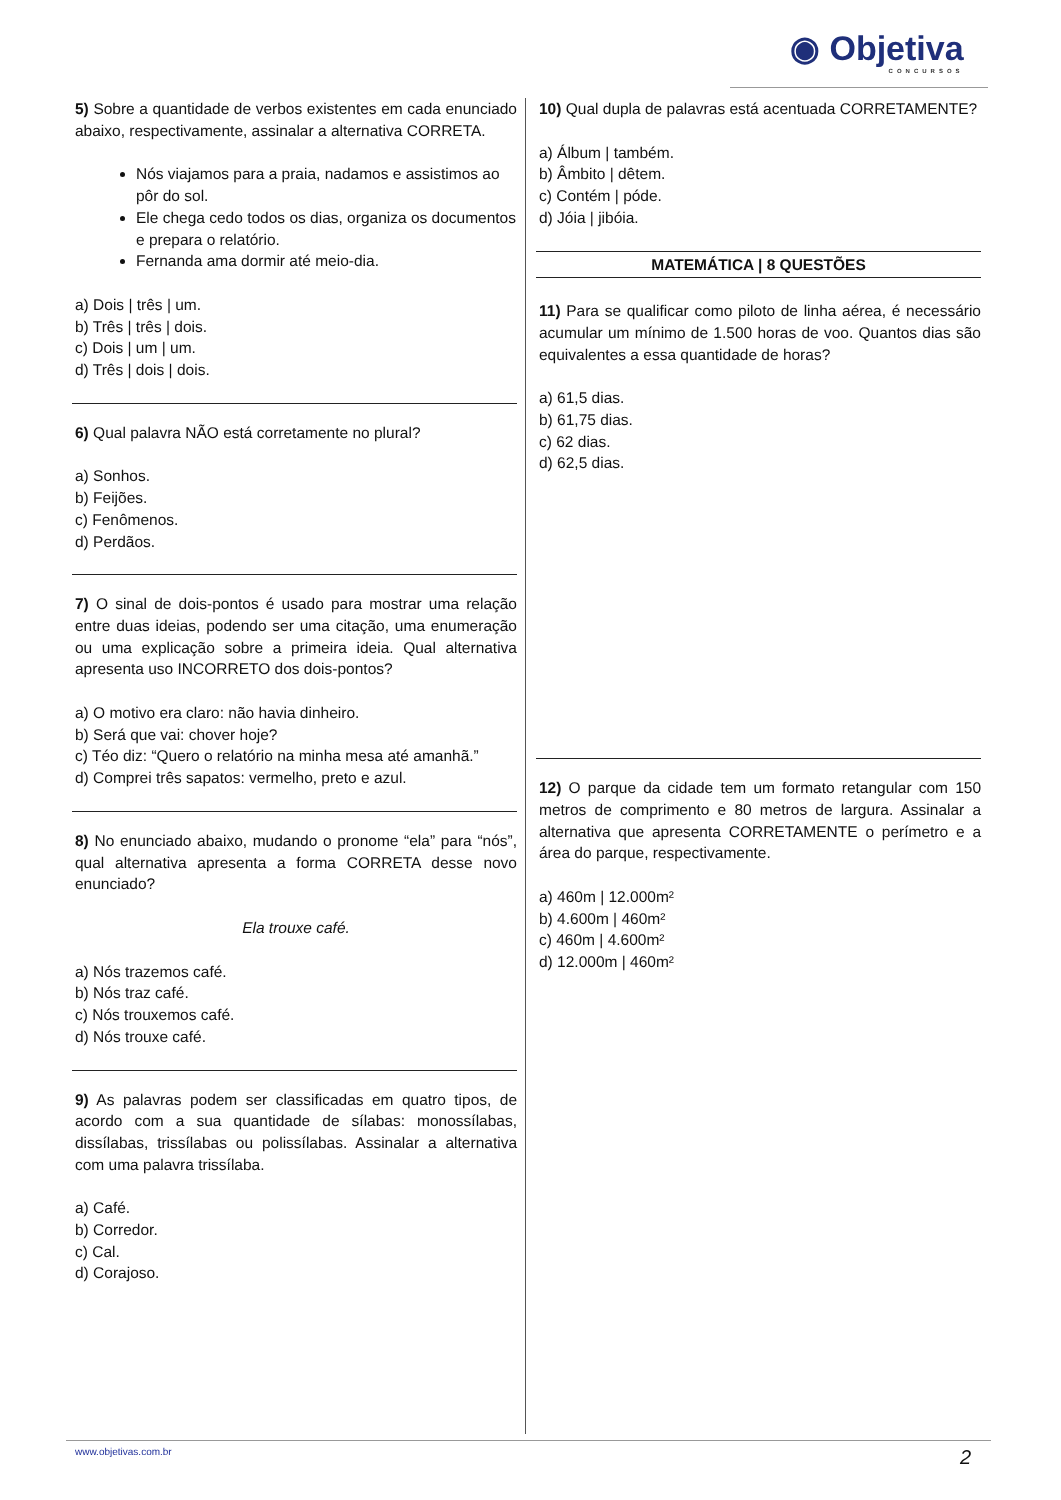◉ Objetiva
CONCURSOS
5) Sobre a quantidade de verbos existentes em cada enunciado abaixo, respectivamente, assinalar a alternativa CORRETA.
Nós viajamos para a praia, nadamos e assistimos ao pôr do sol.
Ele chega cedo todos os dias, organiza os documentos e prepara o relatório.
Fernanda ama dormir até meio-dia.
a) Dois | três | um.
b) Três | três | dois.
c) Dois | um | um.
d) Três | dois | dois.
6) Qual palavra NÃO está corretamente no plural?
a) Sonhos.
b) Feijões.
c) Fenômenos.
d) Perdãos.
7) O sinal de dois-pontos é usado para mostrar uma relação entre duas ideias, podendo ser uma citação, uma enumeração ou uma explicação sobre a primeira ideia. Qual alternativa apresenta uso INCORRETO dos dois-pontos?
a) O motivo era claro: não havia dinheiro.
b) Será que vai: chover hoje?
c) Téo diz: “Quero o relatório na minha mesa até amanhã.”
d) Comprei três sapatos: vermelho, preto e azul.
8) No enunciado abaixo, mudando o pronome “ela” para “nós”, qual alternativa apresenta a forma CORRETA desse novo enunciado?
Ela trouxe café.
a) Nós trazemos café.
b) Nós traz café.
c) Nós trouxemos café.
d) Nós trouxe café.
9) As palavras podem ser classificadas em quatro tipos, de acordo com a sua quantidade de sílabas: monossílabas, dissílabas, trissílabas ou polissílabas. Assinalar a alternativa com uma palavra trissílaba.
a) Café.
b) Corredor.
c) Cal.
d) Corajoso.
10) Qual dupla de palavras está acentuada CORRETAMENTE?
a) Álbum | também.
b) Âmbito | dêtem.
c) Contém | póde.
d) Jóia | jibóia.
MATEMÁTICA | 8 QUESTÕES
11) Para se qualificar como piloto de linha aérea, é necessário acumular um mínimo de 1.500 horas de voo. Quantos dias são equivalentes a essa quantidade de horas?
a) 61,5 dias.
b) 61,75 dias.
c) 62 dias.
d) 62,5 dias.
12) O parque da cidade tem um formato retangular com 150 metros de comprimento e 80 metros de largura. Assinalar a alternativa que apresenta CORRETAMENTE o perímetro e a área do parque, respectivamente.
a) 460m | 12.000m²
b) 4.600m | 460m²
c) 460m | 4.600m²
d) 12.000m | 460m²
www.objetivas.com.br 2